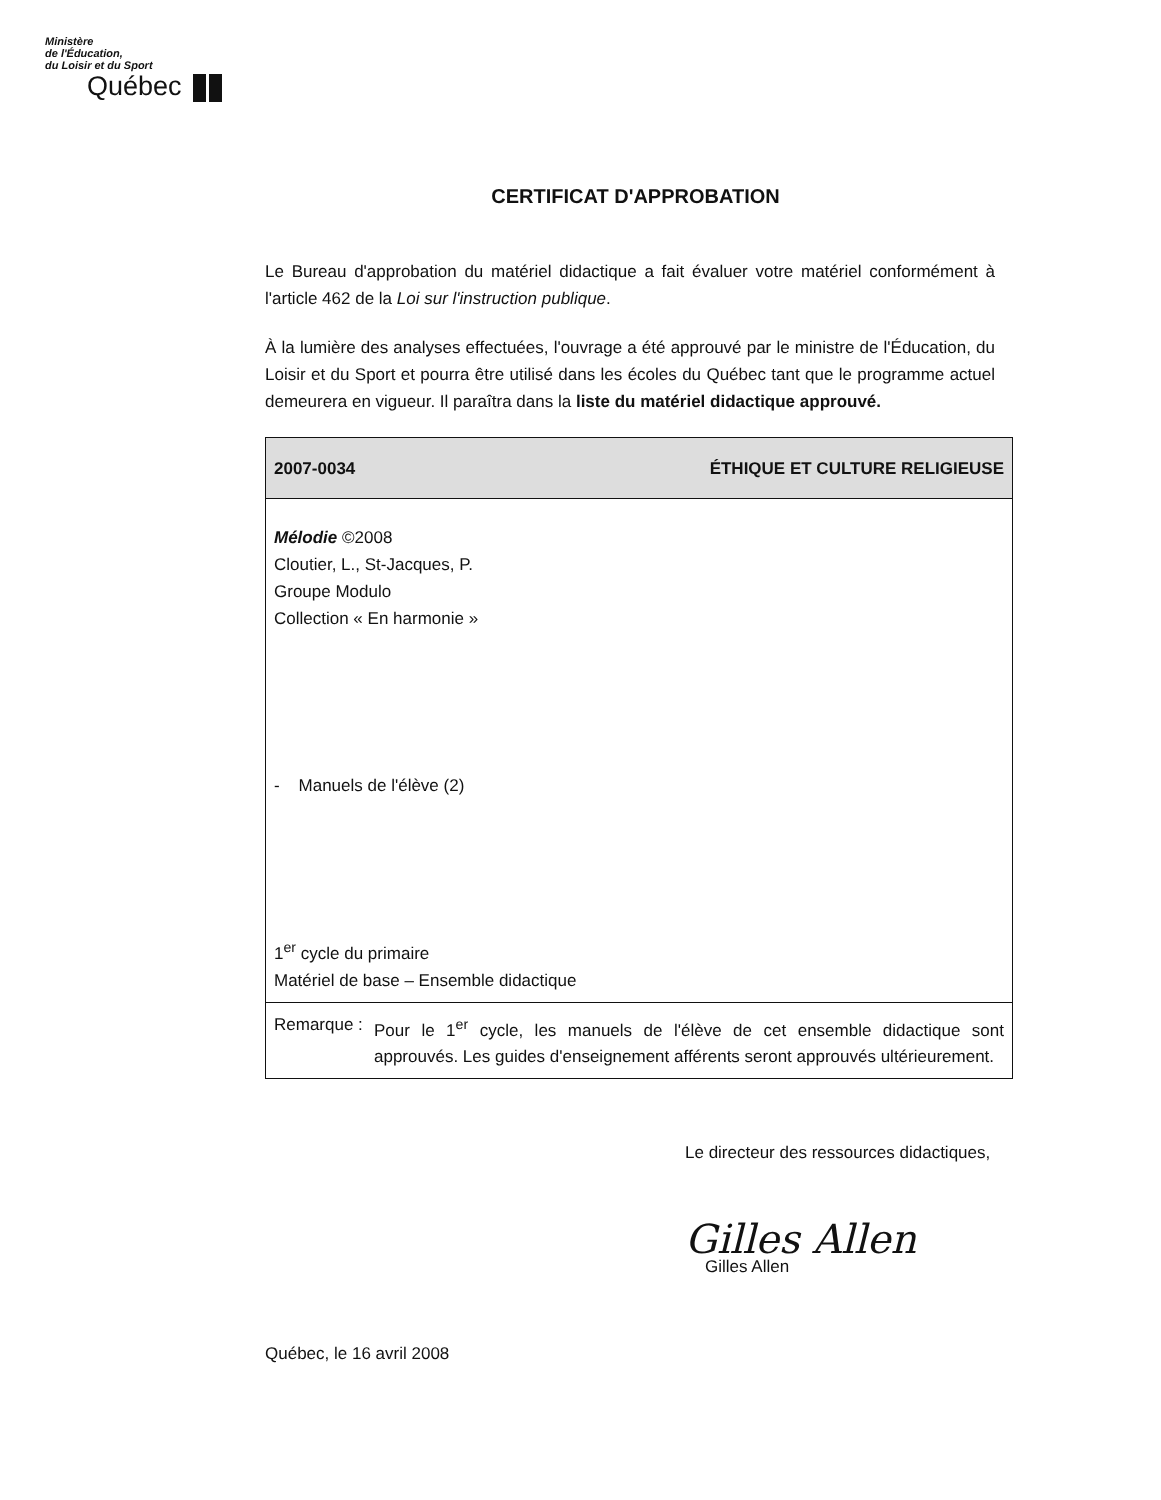Ministère
de l'Éducation,
du Loisir et du Sport
Québec
CERTIFICAT D'APPROBATION
Le Bureau d'approbation du matériel didactique a fait évaluer votre matériel conformément à l'article 462 de la Loi sur l'instruction publique.
À la lumière des analyses effectuées, l'ouvrage a été approuvé par le ministre de l'Éducation, du Loisir et du Sport et pourra être utilisé dans les écoles du Québec tant que le programme actuel demeurera en vigueur. Il paraîtra dans la liste du matériel didactique approuvé.
| 2007-0034 | ÉTHIQUE ET CULTURE RELIGIEUSE |
| --- | --- |
| Mélodie ©2008 Cloutier, L., St-Jacques, P. Groupe Modulo Collection « En harmonie » - Manuels de l'élève (2) 1<sup>er</sup> cycle du primaire Matériel de base – Ensemble didactique | |
| Remarque : Pour le 1<sup>er</sup> cycle, les manuels de l'élève de cet ensemble didactique sont approuvés. Les guides d'enseignement afférents seront approuvés ultérieurement. | |
Le directeur des ressources didactiques,
Gilles Allen
Gilles Allen
Québec, le 16 avril 2008